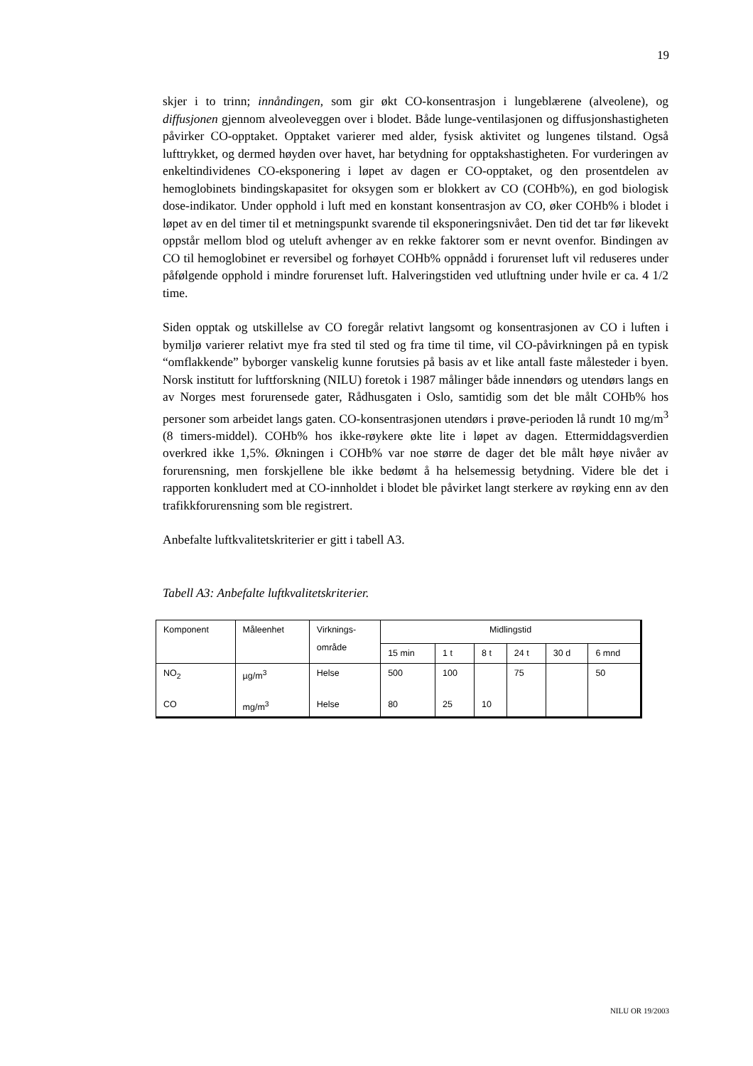19
skjer i to trinn; innåndingen, som gir økt CO-konsentrasjon i lungeblærene (alveolene), og diffusjonen gjennom alveoleveggen over i blodet. Både lunge-ventilasjonen og diffusjonshastigheten påvirker CO-opptaket. Opptaket varierer med alder, fysisk aktivitet og lungenes tilstand. Også lufttrykket, og dermed høyden over havet, har betydning for opptakshastigheten. For vurderingen av enkeltindividenes CO-eksponering i løpet av dagen er CO-opptaket, og den prosentdelen av hemoglobinets bindingskapasitet for oksygen som er blokkert av CO (COHb%), en god biologisk dose-indikator. Under opphold i luft med en konstant konsentrasjon av CO, øker COHb% i blodet i løpet av en del timer til et metningspunkt svarende til eksponeringsnivået. Den tid det tar før likevekt oppstår mellom blod og uteluft avhenger av en rekke faktorer som er nevnt ovenfor. Bindingen av CO til hemoglobinet er reversibel og forhøyet COHb% oppnådd i forurenset luft vil reduseres under påfølgende opphold i mindre forurenset luft. Halveringstiden ved utluftning under hvile er ca. 4 1/2 time.
Siden opptak og utskillelse av CO foregår relativt langsomt og konsentrasjonen av CO i luften i bymiljø varierer relativt mye fra sted til sted og fra time til time, vil CO-påvirkningen på en typisk “omflakkende” byborger vanskelig kunne forutsies på basis av et like antall faste målesteder i byen. Norsk institutt for luftforskning (NILU) foretok i 1987 målinger både innendørs og utendørs langs en av Norges mest forurensede gater, Rådhusgaten i Oslo, samtidig som det ble målt COHb% hos personer som arbeidet langs gaten. CO-konsentrasjonen utendørs i prøve-perioden lå rundt 10 mg/m<sup>3</sup> (8 timers-middel). COHb% hos ikke-røykere økte lite i løpet av dagen. Ettermiddagsverdien overkred ikke 1,5%. Økningen i COHb% var noe større de dager det ble målt høye nivåer av forurensning, men forskjellene ble ikke bedømt å ha helsemessig betydning. Videre ble det i rapporten konkludert med at CO-innholdet i blodet ble påvirket langt sterkere av røyking enn av den trafikkforurensning som ble registrert.
Anbefalte luftkvalitetskriterier er gitt i tabell A3.
Tabell A3: Anbefalte luftkvalitetskriterier.
| Komponent | Måleenhet | Virknings- område | Midlingstid | | | | | |
| --- | --- | --- | --- | --- | --- | --- | --- | --- |
| | | | 15 min | 1 t | 8 t | 24 t | 30 d | 6 mnd |
| NO<sub>2</sub> | µg/m<sup>3</sup> | Helse | 500 | 100 | | 75 | | 50 |
| CO | mg/m<sup>3</sup> | Helse | 80 | 25 | 10 | | | |
NILU OR 19/2003